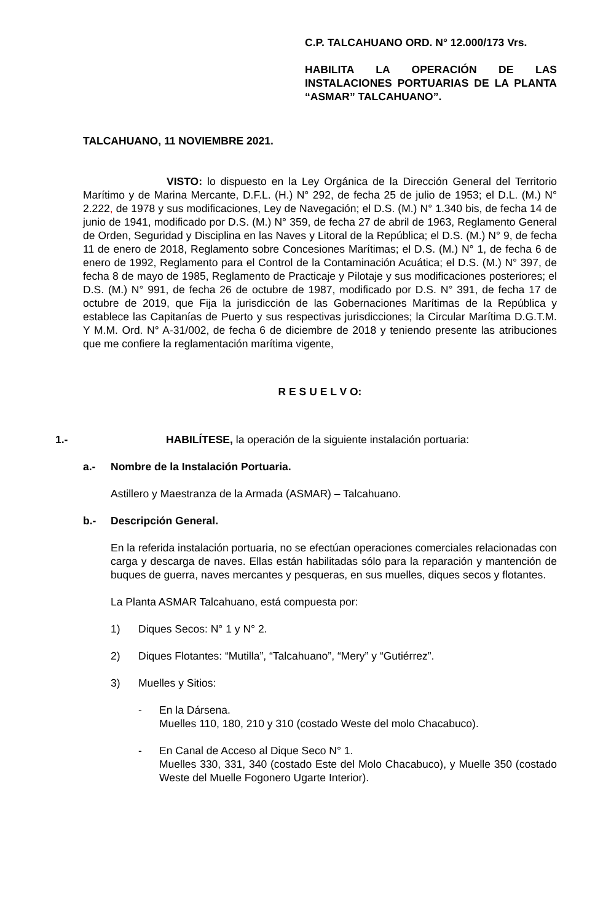C.P. TALCAHUANO ORD. N° 12.000/173 Vrs.
HABILITA LA OPERACIÓN DE LAS INSTALACIONES PORTUARIAS DE LA PLANTA “ASMAR” TALCAHUANO”.
TALCAHUANO, 11 NOVIEMBRE 2021.
VISTO: lo dispuesto en la Ley Orgánica de la Dirección General del Territorio Marítimo y de Marina Mercante, D.F.L. (H.) N° 292, de fecha 25 de julio de 1953; el D.L. (M.) N° 2.222, de 1978 y sus modificaciones, Ley de Navegación; el D.S. (M.) N° 1.340 bis, de fecha 14 de junio de 1941, modificado por D.S. (M.) N° 359, de fecha 27 de abril de 1963, Reglamento General de Orden, Seguridad y Disciplina en las Naves y Litoral de la República; el D.S. (M.) N° 9, de fecha 11 de enero de 2018, Reglamento sobre Concesiones Marítimas; el D.S. (M.) N° 1, de fecha 6 de enero de 1992, Reglamento para el Control de la Contaminación Acuática; el D.S. (M.) N° 397, de fecha 8 de mayo de 1985, Reglamento de Practicaje y Pilotaje y sus modificaciones posteriores; el D.S. (M.) N° 991, de fecha 26 de octubre de 1987, modificado por D.S. N° 391, de fecha 17 de octubre de 2019, que Fija la jurisdicción de las Gobernaciones Marítimas de la República y establece las Capitanías de Puerto y sus respectivas jurisdicciones; la Circular Marítima D.G.T.M. Y M.M. Ord. N° A-31/002, de fecha 6 de diciembre de 2018 y teniendo presente las atribuciones que me confiere la reglamentación marítima vigente,
R E S U E L V O:
1.- HABILÍTESE, la operación de la siguiente instalación portuaria:
a.- Nombre de la Instalación Portuaria.
Astillero y Maestranza de la Armada (ASMAR) – Talcahuano.
b.- Descripción General.
En la referida instalación portuaria, no se efectúan operaciones comerciales relacionadas con carga y descarga de naves. Ellas están habilitadas sólo para la reparación y mantención de buques de guerra, naves mercantes y pesqueras, en sus muelles, diques secos y flotantes.
La Planta ASMAR Talcahuano, está compuesta por:
1) Diques Secos: N° 1 y N° 2.
2) Diques Flotantes: “Mutilla”, “Talcahuano”, “Mery” y “Gutiérrez”.
3) Muelles y Sitios:
- En la Dársena.
Muelles 110, 180, 210 y 310 (costado Weste del molo Chacabuco).
- En Canal de Acceso al Dique Seco N° 1.
Muelles 330, 331, 340 (costado Este del Molo Chacabuco), y Muelle 350 (costado Weste del Muelle Fogonero Ugarte Interior).